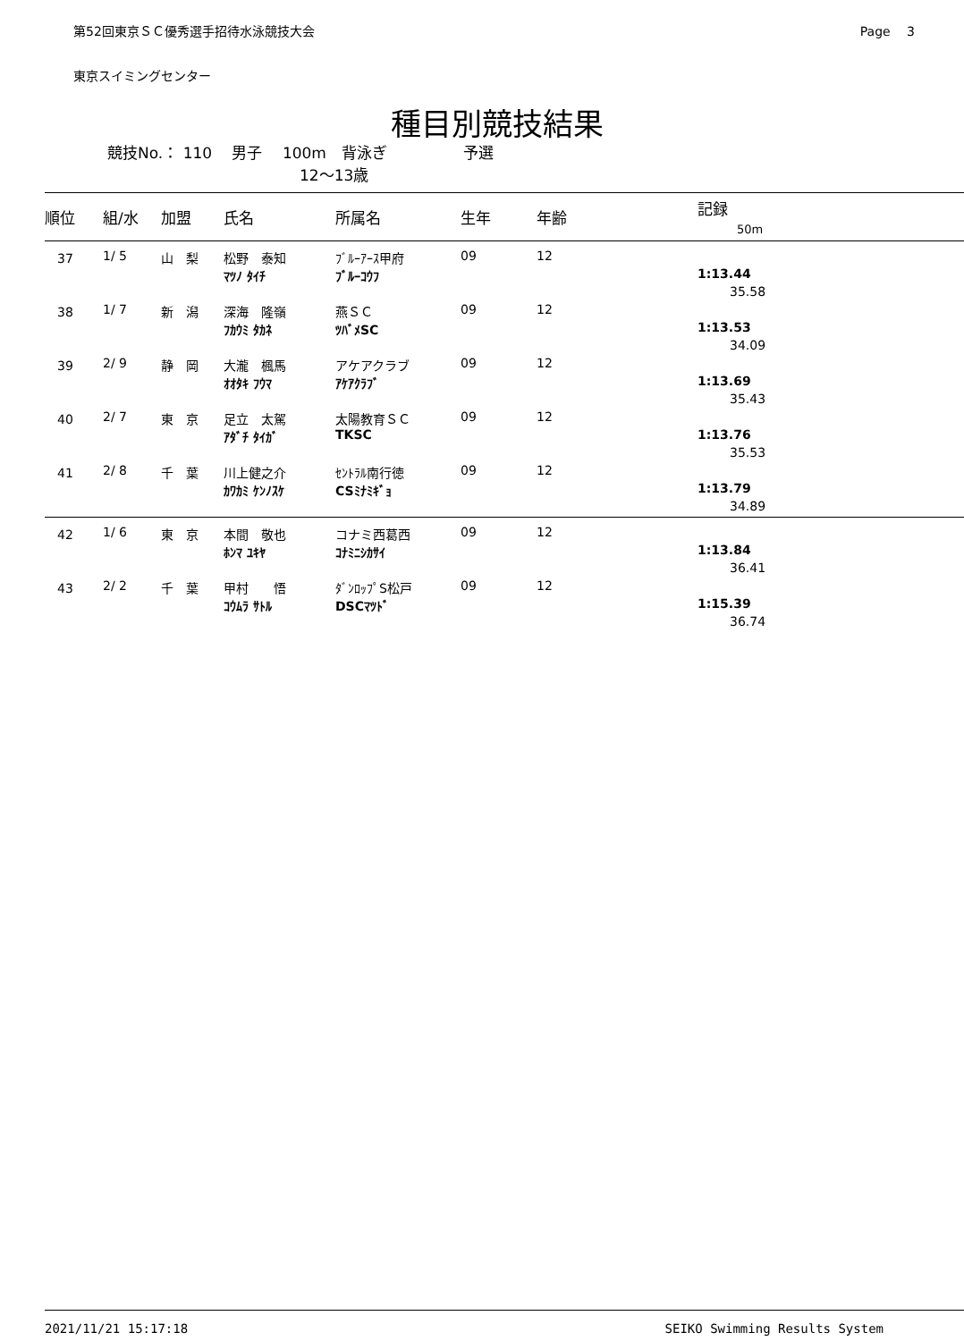第52回東京ＳＣ優秀選手招待水泳競技大会 Page　 3
東京スイミングセンター
種目別競技結果
競技No.： 110　 男子　 100m　背泳ぎ　　　　　予選
12～13歳
| 順位 | 組/水 | 加盟 | 氏名 | 所属名 | 生年 | 年齢 | 記録 50m |
| --- | --- | --- | --- | --- | --- | --- | --- |
| 37 | 1/ 5 | 山 梨 | 松野 泰知 | ﾌﾞﾙｰｱｰｽ甲府 | 09 | 12 | |
| | | | ﾏﾂﾉ ﾀｲﾁ | ﾌﾞﾙｰｺｳﾌ | | | 1:13.44 |
| | | | | | | | 35.58 |
| 38 | 1/ 7 | 新 潟 | 深海 隆嶺 | 燕ＳＣ | 09 | 12 | |
| | | | ﾌｶｳﾐ ﾀｶﾈ | ﾂﾊﾞﾒSC | | | 1:13.53 |
| | | | | | | | 34.09 |
| 39 | 2/ 9 | 静 岡 | 大瀧 楓馬 | アケアクラブ | 09 | 12 | |
| | | | ｵｵﾀｷ ﾌｳﾏ | ｱｹｱｸﾗﾌﾞ | | | 1:13.69 |
| | | | | | | | 35.43 |
| 40 | 2/ 7 | 東 京 | 足立 太駕 | 太陽教育ＳＣ | 09 | 12 | |
| | | | ｱﾀﾞﾁ ﾀｲｶﾞ | TKSC | | | 1:13.76 |
| | | | | | | | 35.53 |
| 41 | 2/ 8 | 千 葉 | 川上健之介 | ｾﾝﾄﾗﾙ南行徳 | 09 | 12 | |
| | | | ｶﾜｶﾐ ｹﾝﾉｽｹ | CSﾐﾅﾐｷﾞｮ | | | 1:13.79 |
| | | | | | | | 34.89 |
| 42 | 1/ 6 | 東 京 | 本間 敬也 | コナミ西葛西 | 09 | 12 | |
| | | | ﾎﾝﾏ ﾕｷﾔ | ｺﾅﾐﾆｼｶｻｲ | | | 1:13.84 |
| | | | | | | | 36.41 |
| 43 | 2/ 2 | 千 葉 | 甲村 悟 | ﾀﾞﾝﾛｯﾌﾟS松戸 | 09 | 12 | |
| | | | ｺｳﾑﾗ ｻﾄﾙ | DSCﾏﾂﾄﾞ | | | 1:15.39 |
| | | | | | | | 36.74 |
2021/11/21 15:17:18 SEIKO Swimming Results System